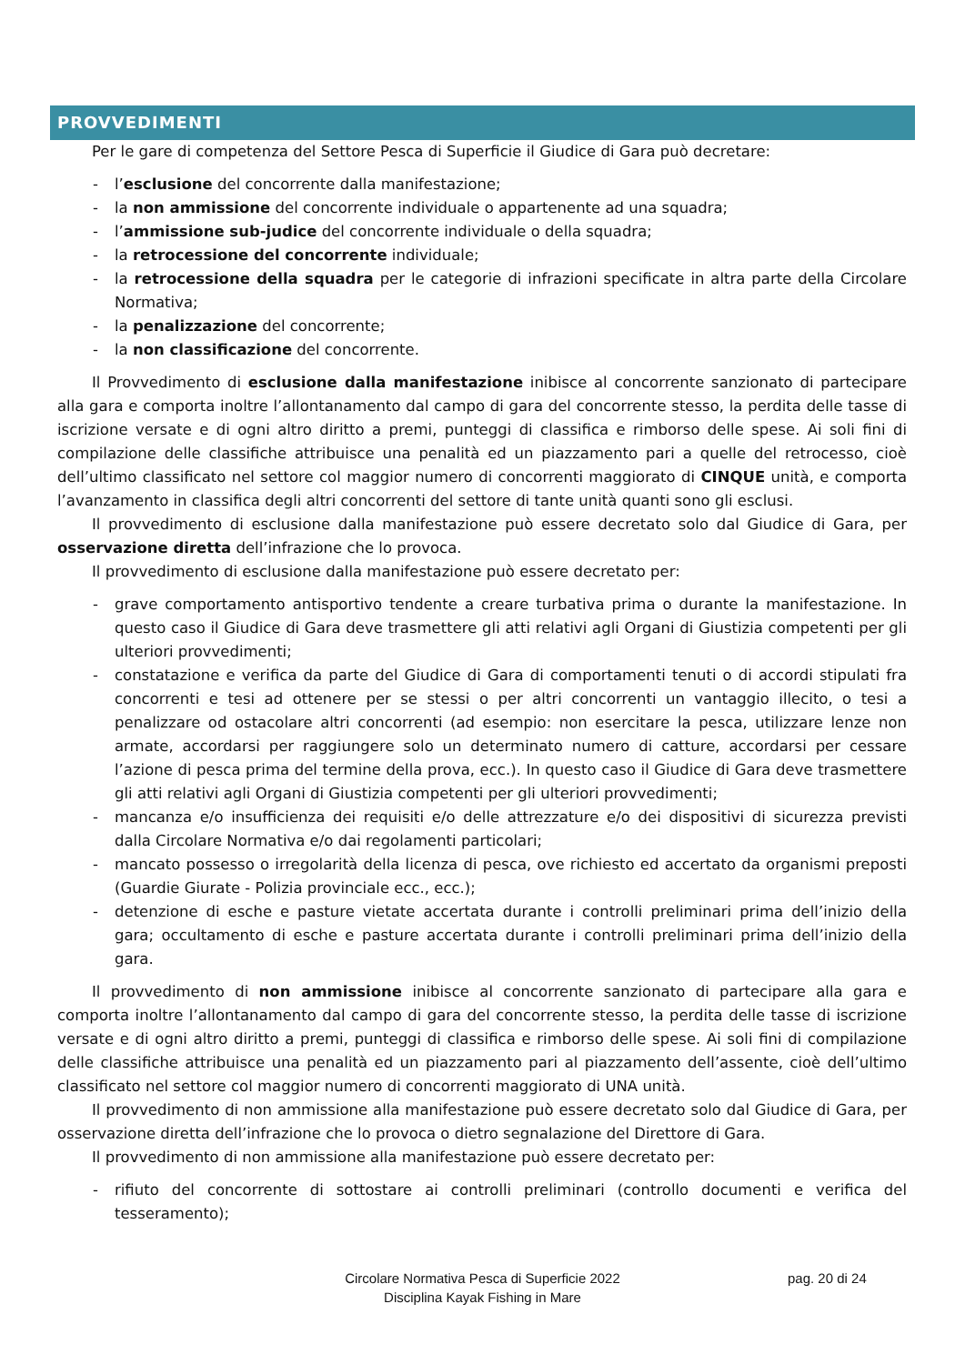PROVVEDIMENTI
Per le gare di competenza del Settore Pesca di Superficie il Giudice di Gara può decretare:
- l’esclusione del concorrente dalla manifestazione;
- la non ammissione del concorrente individuale o appartenente ad una squadra;
- l’ammissione sub-judice del concorrente individuale o della squadra;
- la retrocessione del concorrente individuale;
- la retrocessione della squadra per le categorie di infrazioni specificate in altra parte della Circolare Normativa;
- la penalizzazione del concorrente;
- la non classificazione del concorrente.
Il Provvedimento di esclusione dalla manifestazione inibisce al concorrente sanzionato di partecipare alla gara e comporta inoltre l’allontanamento dal campo di gara del concorrente stesso, la perdita delle tasse di iscrizione versate e di ogni altro diritto a premi, punteggi di classifica e rimborso delle spese. Ai soli fini di compilazione delle classifiche attribuisce una penalità ed un piazzamento pari a quelle del retrocesso, cioè dell’ultimo classificato nel settore col maggior numero di concorrenti maggiorato di CINQUE unità, e comporta l’avanzamento in classifica degli altri concorrenti del settore di tante unità quanti sono gli esclusi.
Il provvedimento di esclusione dalla manifestazione può essere decretato solo dal Giudice di Gara, per osservazione diretta dell’infrazione che lo provoca.
Il provvedimento di esclusione dalla manifestazione può essere decretato per:
- grave comportamento antisportivo tendente a creare turbativa prima o durante la manifestazione. In questo caso il Giudice di Gara deve trasmettere gli atti relativi agli Organi di Giustizia competenti per gli ulteriori provvedimenti;
- constatazione e verifica da parte del Giudice di Gara di comportamenti tenuti o di accordi stipulati fra concorrenti e tesi ad ottenere per se stessi o per altri concorrenti un vantaggio illecito, o tesi a penalizzare od ostacolare altri concorrenti (ad esempio: non esercitare la pesca, utilizzare lenze non armate, accordarsi per raggiungere solo un determinato numero di catture, accordarsi per cessare l’azione di pesca prima del termine della prova, ecc.). In questo caso il Giudice di Gara deve trasmettere gli atti relativi agli Organi di Giustizia competenti per gli ulteriori provvedimenti;
- mancanza e/o insufficienza dei requisiti e/o delle attrezzature e/o dei dispositivi di sicurezza previsti dalla Circolare Normativa e/o dai regolamenti particolari;
- mancato possesso o irregolarità della licenza di pesca, ove richiesto ed accertato da organismi preposti (Guardie Giurate - Polizia provinciale ecc., ecc.);
- detenzione di esche e pasture vietate accertata durante i controlli preliminari prima dell’inizio della gara; occultamento di esche e pasture accertata durante i controlli preliminari prima dell’inizio della gara.
Il provvedimento di non ammissione inibisce al concorrente sanzionato di partecipare alla gara e comporta inoltre l’allontanamento dal campo di gara del concorrente stesso, la perdita delle tasse di iscrizione versate e di ogni altro diritto a premi, punteggi di classifica e rimborso delle spese. Ai soli fini di compilazione delle classifiche attribuisce una penalità ed un piazzamento pari al piazzamento dell’assente, cioè dell’ultimo classificato nel settore col maggior numero di concorrenti maggiorato di UNA unità.
Il provvedimento di non ammissione alla manifestazione può essere decretato solo dal Giudice di Gara, per osservazione diretta dell’infrazione che lo provoca o dietro segnalazione del Direttore di Gara.
Il provvedimento di non ammissione alla manifestazione può essere decretato per:
- rifiuto del concorrente di sottostare ai controlli preliminari (controllo documenti e verifica del tesseramento);
pag. 20 di 24
Circolare Normativa Pesca di Superficie 2022
Disciplina Kayak Fishing in Mare